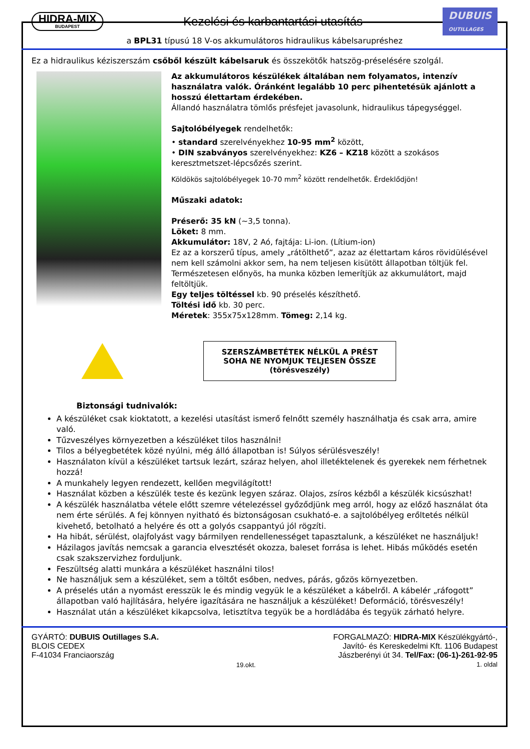HIDRA-MIX
BUDAPEST
Kezelési és karbantartási utasítás
DUBUIS
OUTILLAGES
a BPL31 típusú 18 V-os akkumulátoros hidraulikus kábelsarupréshez
Ez a hidraulikus kéziszerszám csőből készült kábelsaruk és összekötők hatszög-préselésére szolgál.
Az akkumulátoros készülékek általában nem folyamatos, intenzív használatra valók. Óránként legalább 10 perc pihentetésük ajánlott a hosszú élettartam érdekében.
Állandó használatra tömlős présfejet javasolunk, hidraulikus tápegységgel.
Sajtolóbélyegek rendelhetők:
• standard szerelvényekhez 10-95 mm<sup>2</sup> között,
• DIN szabványos szerelvényekhez: KZ6 – KZ18 között a szokásos keresztmetszet-lépcsőzés szerint.
Köldökös sajtolóbélyegek 10-70 mm<sup>2</sup> között rendelhetők. Érdeklődjön!
Műszaki adatok:
Préserő: 35 kN (~3,5 tonna).
Löket: 8 mm.
Akkumulátor: 18V, 2 Aó, fajtája: Li-ion. (Lítium-ion)
Ez az a korszerű típus, amely „rátölthető”, azaz az élettartam káros rövidülésével nem kell számolni akkor sem, ha nem teljesen kisütött állapotban töltjük fel. Természetesen előnyös, ha munka közben lemerítjük az akkumulátort, majd feltöltjük.
Egy teljes töltéssel kb. 90 préselés készíthető.
Töltési idő kb. 30 perc.
Méretek: 355x75x128mm. Tömeg: 2,14 kg.
SZERSZÁMBETÉTEK NÉLKÜL A PRÉST SOHA NE NYOMJUK TELJESEN ÖSSZE
(törésveszély)
Biztonsági tudnivalók:
A készüléket csak kioktatott, a kezelési utasítást ismerő felnőtt személy használhatja és csak arra, amire való.
Tűzveszélyes környezetben a készüléket tilos használni!
Tilos a bélyegbetétek közé nyúlni, még álló állapotban is! Súlyos sérülésveszély!
Használaton kívül a készüléket tartsuk lezárt, száraz helyen, ahol illetéktelenek és gyerekek nem férhetnek hozzá!
A munkahely legyen rendezett, kellően megvilágított!
Használat közben a készülék teste és kezünk legyen száraz. Olajos, zsíros kézből a készülék kicsúszhat!
A készülék használatba vétele előtt szemre vételezéssel győződjünk meg arról, hogy az előző használat óta nem érte sérülés. A fej könnyen nyitható és biztonságosan csukható-e. a sajtolóbélyeg erőltetés nélkül kivehető, betolható a helyére és ott a golyós csappantyú jól rögzíti.
Ha hibát, sérülést, olajfolyást vagy bármilyen rendellenességet tapasztalunk, a készüléket ne használjuk!
Házilagos javítás nemcsak a garancia elvesztését okozza, baleset forrása is lehet. Hibás működés esetén csak szakszervizhez forduljunk.
Feszültség alatti munkára a készüléket használni tilos!
Ne használjuk sem a készüléket, sem a töltőt esőben, nedves, párás, gőzös környezetben.
A préselés után a nyomást eresszük le és mindig vegyük le a készüléket a kábelről. A kábelér „ráfogott” állapotban való hajlítására, helyére igazítására ne használjuk a készüléket! Deformáció, törésveszély!
Használat után a készüléket kikapcsolva, letisztítva tegyük be a hordládába és tegyük zárható helyre.
GYÁRTÓ: DUBUIS Outillages S.A.
BLOIS CEDEX
F-41034 Franciaország
19.okt.
FORGALMAZÓ: HIDRA-MIX Készülékgyártó-,
Javító- és Kereskedelmi Kft. 1106 Budapest
Jászberényi út 34. Tel/Fax: (06-1)-261-92-95
1. oldal